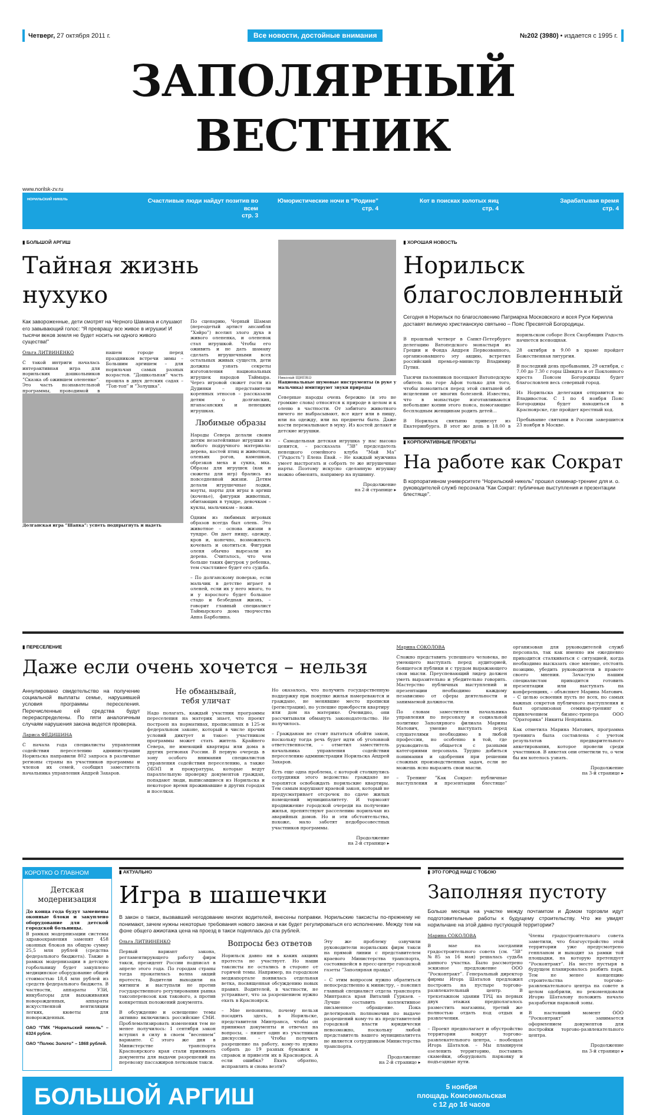Четверг, 27 октября 2011 г. Все новости, достойные внимания №202 (3980) • издается с 1995 г.
ЗАПОЛЯРНЫЙ ВЕСТНИК
www.norilsk-zv.ru
НОРИЛЬСКИЙ НИКЕЛЬ
Счастливые люди найдут позитив во всем
стр. 3
Юмористические ночи в “Родине”
стр. 4
Кот в поисках золотых яиц
стр. 4
Зарабатывая время
стр. 4
▮ БОЛЬШОЙ АРГИШ
Тайная жизнь нухуко
Как завороженные, дети смотрят на Черного Шамана и слушают его завывающий голос: “Я превращу все живое в игрушки! И тысячи веков земля не будет носить ни одного живого существа!”
Ольга ЛИТВИНЕНКО
С такой интриги началась интерактивная игра для норильских дошкольников “Сказка об ожившем олененке”. Это часть познавательной программы, проводимой в нашем городе перед праздником встречи зимы – Большим аргишем – для норильчан самых разных возрастов. “Дошкольная” часть прошла в двух детских садах – “Топ-топ” и “Золушка”.
Долганская игра “Шапка”: успеть подпрыгнуть и надеть
По сценарию, Черный Шаман (переодетый артист ансамбля “Хэйро”) вселил злого духа в живого олененка, и олененок стал игрушкой. Чтобы его оживить и не дать шаману сделать игрушечными всех остальных живых существ, дети должны узнать секреты изготовления национальных игрушек народов Таймыра. Через игровой сюжет гости из Дудинки – представители коренных этносов – рассказали детям о долганских, нганасанских и ненецких игрушках.
Любимые образы
Народы Севера делали своим детям незатейливые игрушки из любого подручного материала: дерева, костей птиц и животных, оленьих рогов, камешков, обрезков меха и сукна, мха. Образы для игрушек (как и сюжеты для игр) брались из повседневной жизни. Детям делали игрушечные лодки, мауты, нарты для игры в аргиш (кочевье), фигурки животных, обитающих в тундре, девочкам – куклы, мальчикам – ножи.
Одним из любимых игровых образов всегда был олень. Это животное – основа жизни в тундре. Он дает пищу, одежду, кров и, конечно, возможность кочевать и охотиться. Фигурки оленя обычно вырезали из дерева. Считалось, что чем больше таких фигурок у ребенка, тем счастливее будет его судьба.
– По долганскому поверью, если мальчик в детстве играет в оленей, если их у него много, то и у взрослого будет большое стадо и безбедная жизнь, – говорит главный специалист Таймырского дома творчества Анна Барболина.
Николай ЩИПКО
Национальные шумовые инструменты (в руке у мальчика) имитируют звуки природы
Северные народы очень бережно (и это не громкие слова) относятся к природе в целом и к оленю в частности. От забитого животного ничего не выбрасывают, все идет или в пищу, или на одежду, или на предметы быта. Даже кости перемалывают в муку. Из костей делают и детские игрушки.
– Самодельная детская игрушка у нас высоко ценится, – рассказала “ЗВ” председатель ненецкого семейного клуба “Май Ма” (“Радость”) Елена Евай. – Не каждый мужчина умеет выстрогать и собрать те же игрушечные нарты. Поэтому искусно сделанную игрушку можно обменять, например на пушнину.
Продолжение
на 2-й странице ▸
▮ ХОРОШАЯ НОВОСТЬ
Норильск благословленный
Сегодня в Норильск по благословению Патриарха Московского и всея Руси Кирилла доставят великую христианскую святыню – Пояс Пресвятой Богородицы.
В прошлый четверг в Санкт-Петербурге делегацию Ватопедского монастыря из Греции и Фонда Андрея Первозванного, организовавшего эту акцию, встретил российский премьер-министр Владимир Путин.
Тысячи паломников посещают Ватопедскую обитель на горе Афон только для того, чтобы помолиться перед этой святыней об исцелении от многих болезней. Известно, что в монастыре изготавливаются небольшие копии этого пояса, помогающие бесплодным женщинам родить детей…
В Норильск святыню привезут из Екатеринбурга. В этот же день в 18.00 в норильском соборе Всех Скорбящих Радость начнется всенощная.
28 октября в 9.00 в храме пройдет Божественная литургия.
В последний день пребывания, 29 октября, с 7.00 до 7.30 с горы Шмидта и от Поклонного креста Поясом Богородицы будет благословлен весь северный город.
Из Норильска делегация отправится во Владивосток. С 1 по 4 ноября Пояс Богородицы будет находиться в Красноярске, где пройдет крестный ход.
Пребывание святыни в России завершится 23 ноября в Москве.
▮ КОРПОРАТИВНЫЕ ПРОЕКТЫ
На работе как Сократ
В корпоративном университете “Норильский никель” прошел семинар-тренинг для и. о. руководителей служб персонала “Как Сократ: публичные выступления и презентации блестяще”.
▮ ПЕРЕСЕЛЕНИЕ
Даже если очень хочется – нельзя
Аннулировано свидетельство на получение социальной выплаты семье, нарушившей условия программы переселения. Перечисленные ей средства будут перераспределены. По пяти аналогичным случаям нарушения закона ведется проверка.
Лариса ФЕДИШИНА
С начала года специалисты управления содействия переселению администрации Норильска направили 802 запроса в различные регионы страны на участников программы и членов их семей, сообщил заместитель начальника управления Андрей Захаров.
Не обманывай,
тебя уличат
Надо полагать, каждый участник программы переселения на материк знает, что проект построен на нормативах, прописанных в 125-м федеральном законе, который в числе прочих условий диктует и такое: участником программы может стать житель Крайнего Севера, не имеющий квартиры или дома в других регионах России. В первую очередь в зону особого внимания специалистов управления содействия переселению, а также ОБЭП и прокуратуры, которые ведут параллельную проверку документов граждан, попадают люди, выписавшиеся из Норильска и некоторое время проживавшие в других городах и поселках.
Но оказалось, что получить государственную поддержку при покупке жилья намереваются и граждане, не менявшие место прописки (регистрации), но успешие приобрести квартиру или дом на материке. Очевидно, они рассчитывали обмануть законодательство. Не получилось.
– Гражданам не стоит пытаться обойти закон, поскольку тогда речь будет идти об уголовной ответственности, – отметил заместитель начальника управления содействия переселению администрации Норильска Андрей Захаров.
Есть еще одна проблема, с которой столкнулись сотрудники этого ведомства: граждане не торопятся освобождать норильские квартиры. Тем самым нарушают краевой закон, который не предусматривает отсрочек по сдаче жилых помещений муниципалитету. И тормозят продвижение городской очереди на получение жилья, препятствуют расселению норильчан из аварийных домов. Но и эти обстоятельства, похоже, мало заботят недобросовестных участников программы.
Продолжение
на 2-й странице ▸
Марина СОКОЛОВА
Сложно представить успешного человека, не умеющего выступать перед аудиторией, боящегося публики и с трудом выражающего свои мысли. Преуспевающий лидер должен уметь выразительно и убедительно говорить. Мастерство публичных выступлений и презентации необходимо каждому независимо от сферы деятельности и занимаемой должности.
По словам заместителя начальника управления по персоналу и социальной политике Заполярного филиала Марины Матович, умение выступать перед слушателями необходимо в любой профессии, но особенно в той, где руководитель общается с разными категориями персонала. Трудно добиться понимания и одобрения при решении сложных производственных задач, если не можешь ясно выразить свои мысли.
– Тренинг “Как Сократ: публичные выступления и презентации блестяще” организован для руководителей служб персонала, так как именно им ежедневно приходится сталкиваться с ситуацией, когда необходимо высказать свое мнение, отстоять позицию, убедить руководителя в правоте своего мнения. Зачастую нашим специалистам приходится готовить презентации или выступать на конференциях, – объясняет Марина Матович. – С целью освоения пусть не всех, но самых важных секретов публичного выступления и был организован семинар-тренинг с привлечением бизнес-тренера ООО “Ораторика” Никиты Непряхина.
Как отметила Марина Матович, программа тренинга была составлена с учетом результатов предварительного анкетирования, которое провели среди участников. В анкетах они отметили то, о чем бы им хотелось узнать.
Продолжение
на 3-й странице ▸
КОРОТКО О ГЛАВНОМ
Детская модернизация
До конца года будут заменены оконные блоки и закуплено оборудование для детской городской больницы.
В рамках модернизации системы здравоохранения заменят 458 оконных блоков на общую сумму 25,5 млн рублей (средства федерального бюджета). Также в рамках модернизации в детскую горбольницу будет закуплено медицинское оборудование общей стоимостью 18,4 млн рублей из средств федерального бюджета. В частности, аппараты УЗИ, инкубаторы для выхаживания новорожденных, аппараты искусственной вентиляции легких, кюветы для новорожденных.
ОАО “ГМК “Норильский никель” – 6324 рубля.
ОАО “Полюс Золото” – 1868 рублей.
▮ АКТУАЛЬНО
Игра в шашечки
В закон о такси, вызвавший негодование многих водителей, внесены поправки. Норильские таксисты по-прежнему не понимают, зачем нужны некоторые требования нового закона и как будет регулироваться его исполнение. Между тем на фоне общего ажиотажа цена на проезд в такси поднялась до ста рублей.
Ольга ЛИТВИНЕНКО
Первый вариант закона, регламентирующего работу фирм такси, президент России подписал в апреле этого года. По городам страны тогда прокатилась волна акций протеста. Водители выходили на митинги и выступали не против государственного регулирования рынка таксоперевозок как такового, а против конкретных положений документа.
В обсуждение и освещение темы активно включились российские СМИ. Проблематизировать изменения тем не менее получилось: 1 сентября закон вступил в силу в своем “весеннем” варианте. С этого же дня в Министерстве транспорта Красноярского края стали принимать документы для выдачи разрешений на перевозку пассажиров легковым такси.
Вопросы без ответов
Норильск давно ни в каких акциях протеста не участвует. Но наши таксисты не остались в стороне от горячей темы. Например, на городском медиапортале появилась отдельная ветка, посвященная обсуждению новых правил. Водителей, в частности, не устраивает, что за разрешением нужно ехать в Красноярск.
– Мне непонятно, почему нельзя посадить здесь, в Норильске, представителя Минтранса, чтобы он принимал документы и отвечал на вопросы, – пишет один из участников дискуссии. – Чтобы получить разрешение на работу, кому-то нужно собрать до 19 разных бумажек и справок и привезти их в Красноярск. А если ошибка? Ехать обратно, исправлять и снова везти?
Эту же проблему озвучили руководители норильских фирм такси на прямой линии с представителем краевого Министерства транспорта, состоявшейся в пресс-центре городской газеты “Заполярная правда”.
– С этим вопросом нужно обратиться непосредственно к министру, – пояснил главный специалист отдела транспорта Минтранса края Виталий Гуркаев. – Лучше составить коллективное письменное обращение. Пока делегировать полномочия по выдаче разрешений кому-то из представителей городской власти юридически невозможно, поскольку любой представитель вашего муниципалитета не является сотрудником Министерства транспорта.
Продолжение
на 2-й странице ▸
▮ ЭТО ГОРОД НАШ С ТОБОЮ
Заполняя пустоту
Больше месяца на участке между почтамтом и Домом торговли идут подготовительные работы к будущему строительству. Что же увидят норильчане на этой давно пустующей территории?
Марина СОКОЛОВА
В мае на заседании градостроительного совета (см. “ЗВ” №85 за 16 мая) решалась судьба данного участка. Было рассмотрено эскизное предложение ООО “Росконтракт”. Генеральный директор фирмы Игорь Шаталов предложил построить на пустыре торгово-развлекательный центр. В трехэтажном здании ТРЦ на первых двух этажах предполагалось разместить магазины, третий же полностью отдать под отдых и развлечения.
– Проект предполагает и обустройство территории вокруг торгово-развлекательного центра, – пообещал Игорь Шаталов. – Мы планируем озеленить территорию, поставить скамейки, оборудовать парковку и подъездные пути.
Члены градостроительного совета заметили, что благоустройство этой территории уже предусмотрено генпланом и выходит за рамки той площадки, на которую претендует “Росконтракт”. На месте пустыря в будущем планировалось разбить парк. Тем не менее концепцию строительства торгово-развлекательного центра на совете в целом одобрили, но рекомендовали Игорю Шаталову положить начало разработки парковой зоны.
В настоящий момент ООО “Росконтракт” занимается оформлением документов для постройки торгово-развлекательного центра.
Продолжение
на 3-й странице ▸
БОЛЬШОЙ АРГИШ
5 ноября
площадь Комсомольская
с 12 до 16 часов